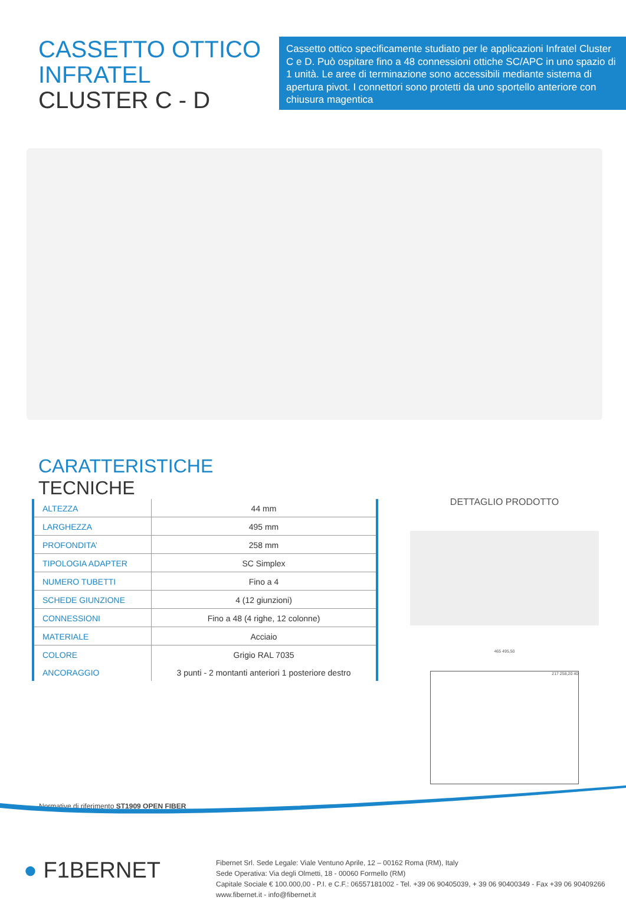CASSETTO OTTICO INFRATEL
CLUSTER C - D
Cassetto ottico specificamente studiato per le applicazioni Infratel Cluster C e D. Può ospitare fino a 48 connessioni ottiche SC/APC in uno spazio di 1 unità. Le aree di terminazione sono accessibili mediante sistema di apertura pivot. I connettori sono protetti da uno sportello anteriore con chiusura magentica
CARATTERISTICHE
TECNICHE
| ALTEZZA | 44 mm |
| LARGHEZZA | 495 mm |
| PROFONDITA’ | 258 mm |
| TIPOLOGIA ADAPTER | SC Simplex |
| NUMERO TUBETTI | Fino a 4 |
| SCHEDE GIUNZIONE | 4 (12 giunzioni) |
| CONNESSIONI | Fino a 48 (4 righe, 12 colonne) |
| MATERIALE | Acciaio |
| COLORE | Grigio RAL 7035 |
| ANCORAGGIO | 3 punti - 2 montanti anteriori 1 posteriore destro |
DETTAGLIO PRODOTTO
465 495,50
217 258,20 40
Normative di riferimento ST1909 OPEN FIBER
● F1BERNET
Fibernet Srl. Sede Legale: Viale Ventuno Aprile, 12 – 00162 Roma (RM), Italy
Sede Operativa: Via degli Olmetti, 18 - 00060 Formello (RM)
Capitale Sociale € 100.000,00 - P.I. e C.F.: 06557181002 - Tel. +39 06 90405039, + 39 06 90400349 - Fax +39 06 90409266
www.fibernet.it - info@fibernet.it